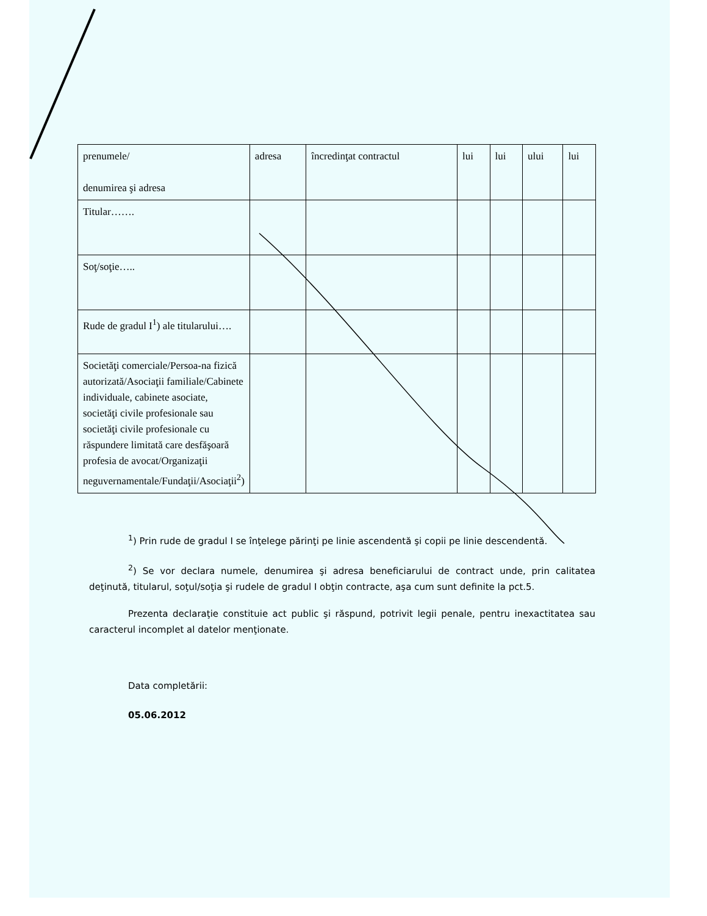| prenumele/ denumirea şi adresa | adresa | încredinţat contractul | lui | lui | ului | lui |
| Titular……. | | | | | | |
| Soţ/soţie….. | | | | | | |
| Rude de gradul I<sup>1</sup>) ale titularului…. | | | | | | |
| Societăţi comerciale/Persoa-na fizică autorizată/Asociaţii familiale/Cabinete individuale, cabinete asociate, societăţi civile profesionale sau societăţi civile profesionale cu răspundere limitată care desfăşoară profesia de avocat/Organizaţii neguvernamentale/Fundaţii/Asociaţii<sup>2</sup>) | | | | | | |
<sup>1</sup>) Prin rude de gradul I se înţelege părinţi pe linie ascendentă şi copii pe linie descendentă.
<sup>2</sup>) Se vor declara numele, denumirea şi adresa beneficiarului de contract unde, prin calitatea deţinută, titularul, soţul/soţia şi rudele de gradul I obţin contracte, aşa cum sunt definite la pct.5.
Prezenta declaraţie constituie act public şi răspund, potrivit legii penale, pentru inexactitatea sau caracterul incomplet al datelor menţionate.
Data completării:
05.06.2012